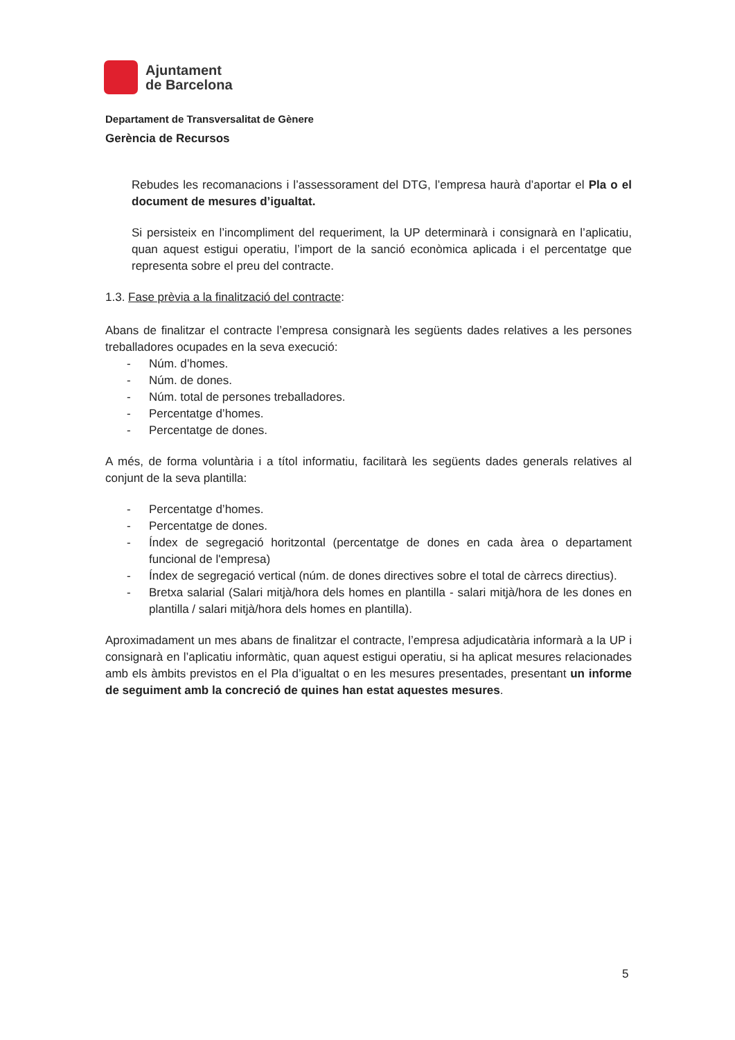Ajuntament
de Barcelona
Departament de Transversalitat de Gènere
Gerència de Recursos
Rebudes les recomanacions i l’assessorament del DTG, l’empresa haurà d’aportar el Pla o el document de mesures d’igualtat.
Si persisteix en l’incompliment del requeriment, la UP determinarà i consignarà en l’aplicatiu, quan aquest estigui operatiu, l’import de la sanció econòmica aplicada i el percentatge que representa sobre el preu del contracte.
1.3. Fase prèvia a la finalització del contracte:
Abans de finalitzar el contracte l’empresa consignarà les següents dades relatives a les persones treballadores ocupades en la seva execució:
- Núm. d’homes.
- Núm. de dones.
- Núm. total de persones treballadores.
- Percentatge d’homes.
- Percentatge de dones.
A més, de forma voluntària i a títol informatiu, facilitarà les següents dades generals relatives al conjunt de la seva plantilla:
- Percentatge d’homes.
- Percentatge de dones.
- Índex de segregació horitzontal (percentatge de dones en cada àrea o departament funcional de l'empresa)
- Índex de segregació vertical (núm. de dones directives sobre el total de càrrecs directius).
- Bretxa salarial (Salari mitjà/hora dels homes en plantilla - salari mitjà/hora de les dones en plantilla / salari mitjà/hora dels homes en plantilla).
Aproximadament un mes abans de finalitzar el contracte, l’empresa adjudicatària informarà a la UP i consignarà en l’aplicatiu informàtic, quan aquest estigui operatiu, si ha aplicat mesures relacionades amb els àmbits previstos en el Pla d’igualtat o en les mesures presentades, presentant un informe de seguiment amb la concreció de quines han estat aquestes mesures.
5